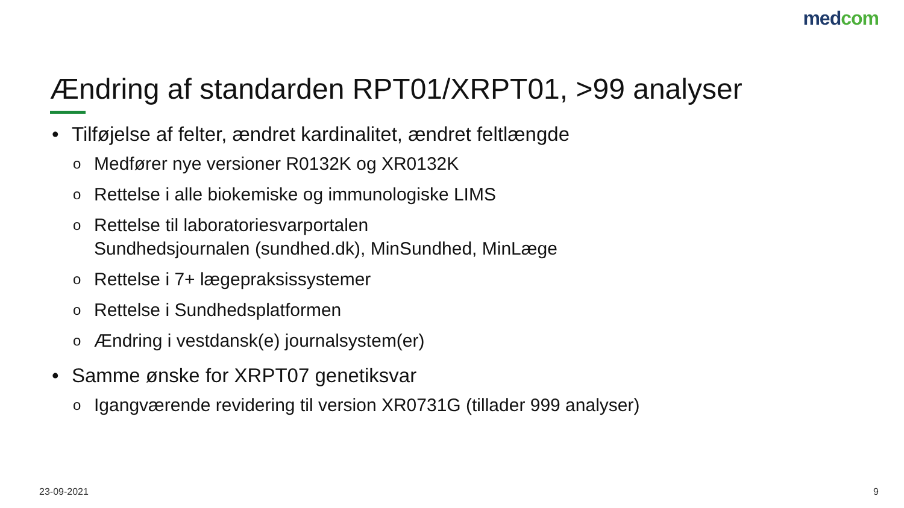medcom
Ændring af standarden RPT01/XRPT01, >99 analyser
• Tilføjelse af felter, ændret kardinalitet, ændret feltlængde
o Medfører nye versioner R0132K og XR0132K
o Rettelse i alle biokemiske og immunologiske LIMS
o Rettelse til laboratoriesvarportalen
Sundhedsjournalen (sundhed.dk), MinSundhed, MinLæge
o Rettelse i 7+ lægepraksissystemer
o Rettelse i Sundhedsplatformen
o Ændring i vestdansk(e) journalsystem(er)
• Samme ønske for XRPT07 genetiksvar
o Igangværende revidering til version XR0731G (tillader 999 analyser)
23-09-2021 9